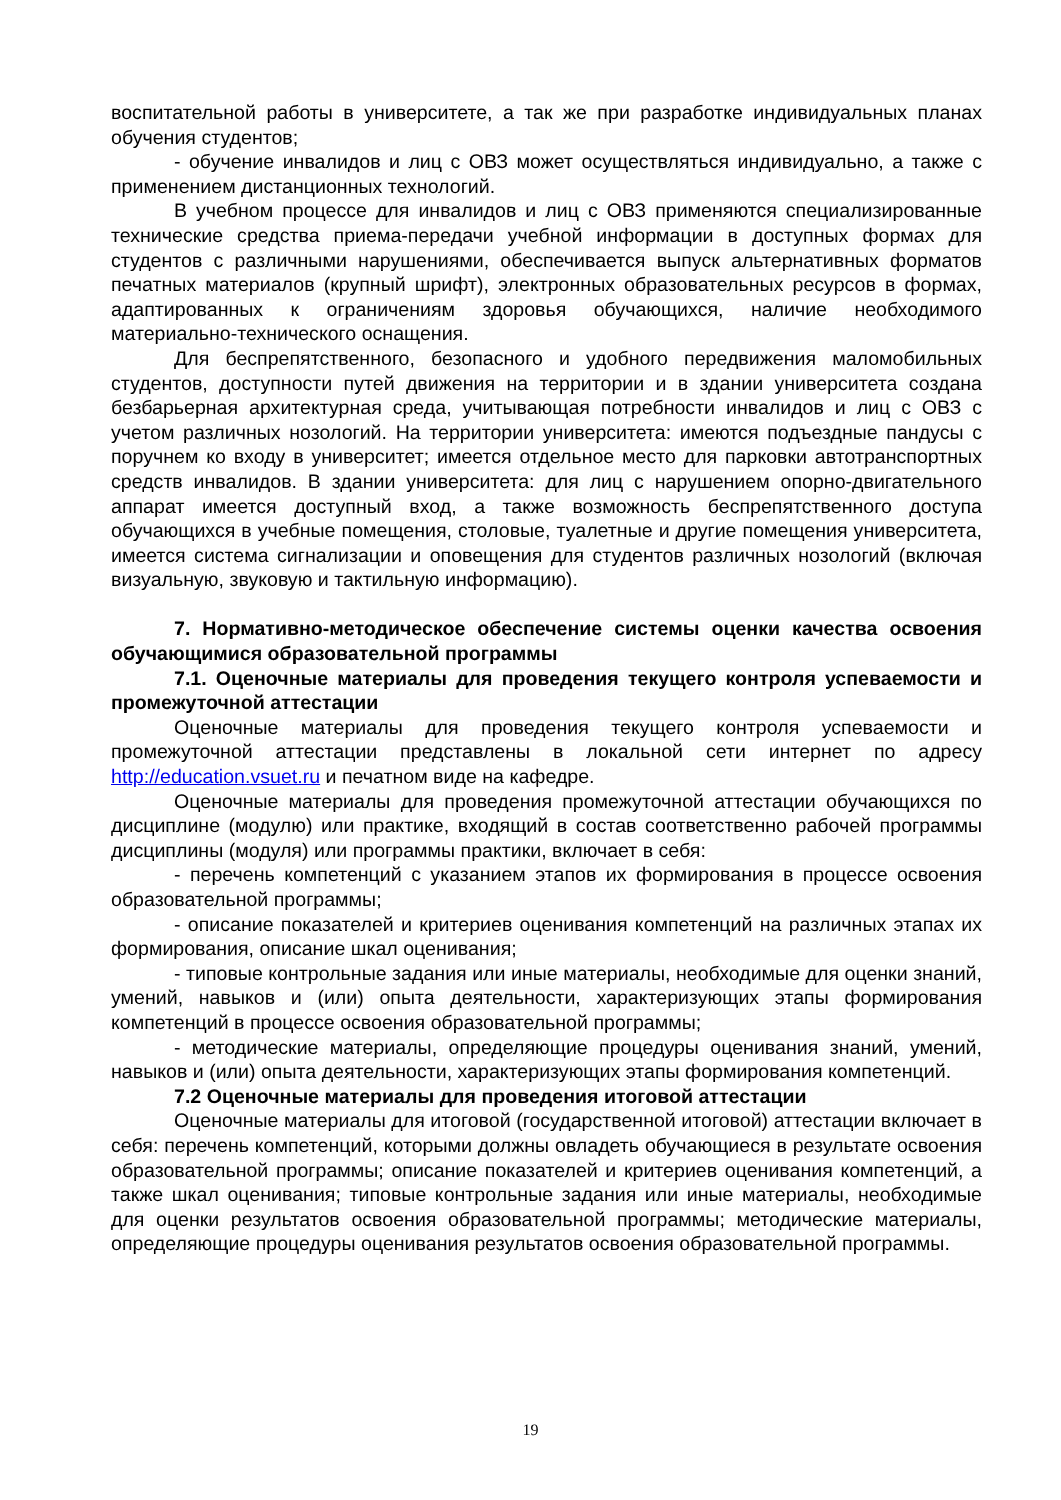воспитательной работы в университете, а так же при разработке индивидуальных планах обучения студентов;
- обучение инвалидов и лиц с ОВЗ может осуществляться индивидуально, а также с применением дистанционных технологий.
В учебном процессе для инвалидов и лиц с ОВЗ применяются специализированные технические средства приема-передачи учебной информации в доступных формах для студентов с различными нарушениями, обеспечивается выпуск альтернативных форматов печатных материалов (крупный шрифт), электронных образовательных ресурсов в формах, адаптированных к ограничениям здоровья обучающихся, наличие необходимого материально-технического оснащения.
Для беспрепятственного, безопасного и удобного передвижения маломобильных студентов, доступности путей движения на территории и в здании университета создана безбарьерная архитектурная среда, учитывающая потребности инвалидов и лиц с ОВЗ с учетом различных нозологий. На территории университета: имеются подъездные пандусы с поручнем ко входу в университет; имеется отдельное место для парковки автотранспортных средств инвалидов. В здании университета: для лиц с нарушением опорно-двигательного аппарат имеется доступный вход, а также возможность беспрепятственного доступа обучающихся в учебные помещения, столовые, туалетные и другие помещения университета, имеется система сигнализации и оповещения для студентов различных нозологий (включая визуальную, звуковую и тактильную информацию).
7. Нормативно-методическое обеспечение системы оценки качества освоения обучающимися образовательной программы
7.1. Оценочные материалы для проведения текущего контроля успеваемости и промежуточной аттестации
Оценочные материалы для проведения текущего контроля успеваемости и промежуточной аттестации представлены в локальной сети интернет по адресу http://education.vsuet.ru и печатном виде на кафедре.
Оценочные материалы для проведения промежуточной аттестации обучающихся по дисциплине (модулю) или практике, входящий в состав соответственно рабочей программы дисциплины (модуля) или программы практики, включает в себя:
- перечень компетенций с указанием этапов их формирования в процессе освоения образовательной программы;
- описание показателей и критериев оценивания компетенций на различных этапах их формирования, описание шкал оценивания;
- типовые контрольные задания или иные материалы, необходимые для оценки знаний, умений, навыков и (или) опыта деятельности, характеризующих этапы формирования компетенций в процессе освоения образовательной программы;
- методические материалы, определяющие процедуры оценивания знаний, умений, навыков и (или) опыта деятельности, характеризующих этапы формирования компетенций.
7.2 Оценочные материалы для проведения итоговой аттестации
Оценочные материалы для итоговой (государственной итоговой) аттестации включает в себя: перечень компетенций, которыми должны овладеть обучающиеся в результате освоения образовательной программы; описание показателей и критериев оценивания компетенций, а также шкал оценивания; типовые контрольные задания или иные материалы, необходимые для оценки результатов освоения образовательной программы; методические материалы, определяющие процедуры оценивания результатов освоения образовательной программы.
19